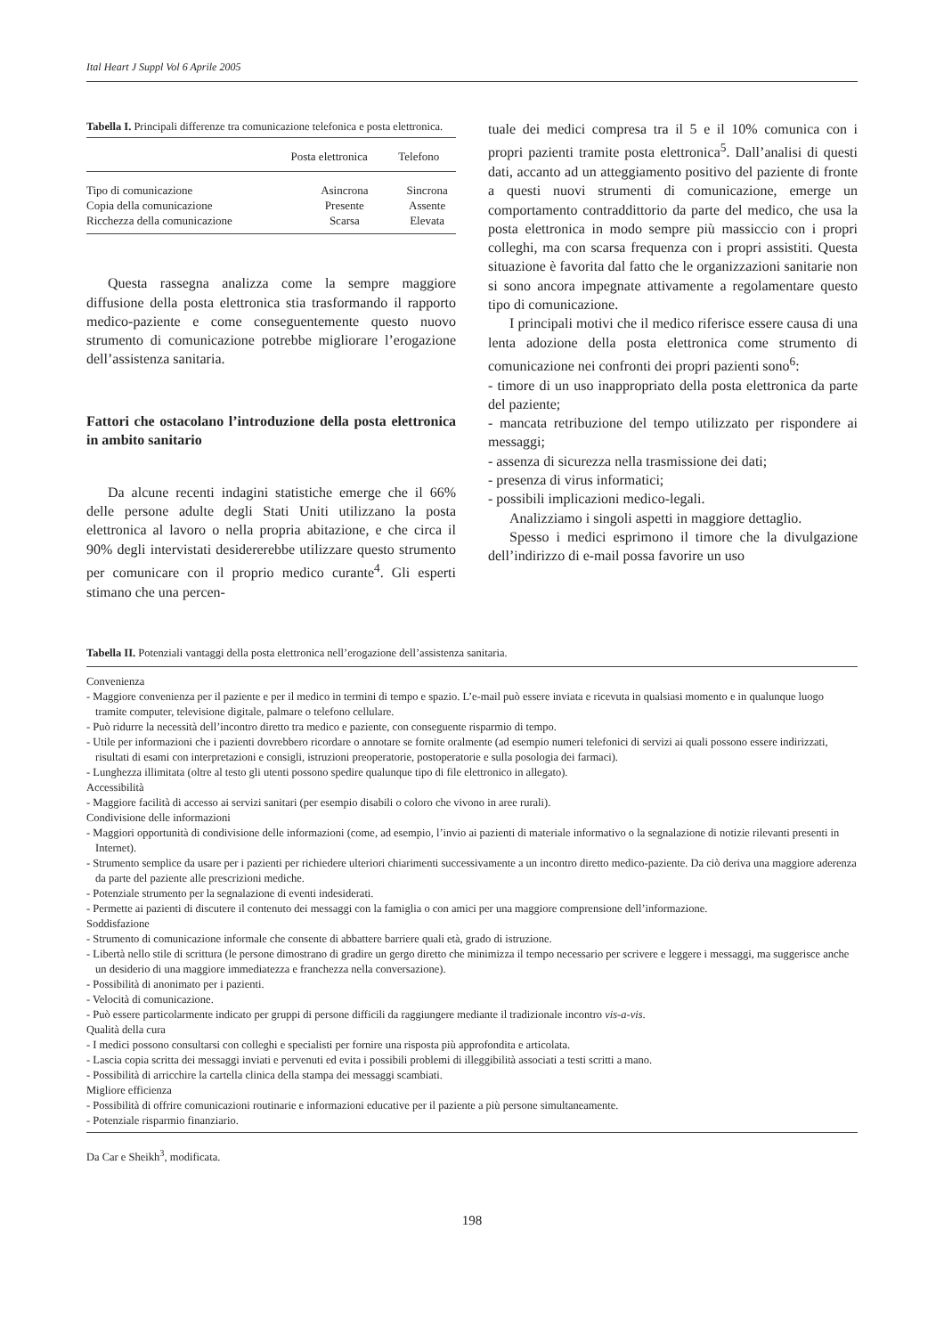Ital Heart J Suppl Vol 6 Aprile 2005
Tabella I. Principali differenze tra comunicazione telefonica e posta elettronica.
| | Posta elettronica | Telefono |
| --- | --- | --- |
| Tipo di comunicazione | Asincrona | Sincrona |
| Copia della comunicazione | Presente | Assente |
| Ricchezza della comunicazione | Scarsa | Elevata |
Questa rassegna analizza come la sempre maggiore diffusione della posta elettronica stia trasformando il rapporto medico-paziente e come conseguentemente questo nuovo strumento di comunicazione potrebbe migliorare l’erogazione dell’assistenza sanitaria.
Fattori che ostacolano l’introduzione della posta elettronica in ambito sanitario
Da alcune recenti indagini statistiche emerge che il 66% delle persone adulte degli Stati Uniti utilizzano la posta elettronica al lavoro o nella propria abitazione, e che circa il 90% degli intervistati desidererebbe utilizzare questo strumento per comunicare con il proprio medico curante<sup>4</sup>. Gli esperti stimano che una percen-
tuale dei medici compresa tra il 5 e il 10% comunica con i propri pazienti tramite posta elettronica<sup>5</sup>. Dall’analisi di questi dati, accanto ad un atteggiamento positivo del paziente di fronte a questi nuovi strumenti di comunicazione, emerge un comportamento contraddittorio da parte del medico, che usa la posta elettronica in modo sempre più massiccio con i propri colleghi, ma con scarsa frequenza con i propri assistiti. Questa situazione è favorita dal fatto che le organizzazioni sanitarie non si sono ancora impegnate attivamente a regolamentare questo tipo di comunicazione.
I principali motivi che il medico riferisce essere causa di una lenta adozione della posta elettronica come strumento di comunicazione nei confronti dei propri pazienti sono<sup>6</sup>:
- timore di un uso inappropriato della posta elettronica da parte del paziente;
- mancata retribuzione del tempo utilizzato per rispondere ai messaggi;
- assenza di sicurezza nella trasmissione dei dati;
- presenza di virus informatici;
- possibili implicazioni medico-legali.
Analizziamo i singoli aspetti in maggiore dettaglio.
Spesso i medici esprimono il timore che la divulgazione dell’indirizzo di e-mail possa favorire un uso
Tabella II. Potenziali vantaggi della posta elettronica nell’erogazione dell’assistenza sanitaria.
Convenienza
- Maggiore convenienza per il paziente e per il medico in termini di tempo e spazio. L’e-mail può essere inviata e ricevuta in qualsiasi momento e in qualunque luogo tramite computer, televisione digitale, palmare o telefono cellulare.
- Può ridurre la necessità dell’incontro diretto tra medico e paziente, con conseguente risparmio di tempo.
- Utile per informazioni che i pazienti dovrebbero ricordare o annotare se fornite oralmente (ad esempio numeri telefonici di servizi ai quali possono essere indirizzati, risultati di esami con interpretazioni e consigli, istruzioni preoperatorie, postoperatorie e sulla posologia dei farmaci).
- Lunghezza illimitata (oltre al testo gli utenti possono spedire qualunque tipo di file elettronico in allegato).
Accessibilità
- Maggiore facilità di accesso ai servizi sanitari (per esempio disabili o coloro che vivono in aree rurali).
Condivisione delle informazioni
- Maggiori opportunità di condivisione delle informazioni (come, ad esempio, l’invio ai pazienti di materiale informativo o la segnalazione di notizie rilevanti presenti in Internet).
- Strumento semplice da usare per i pazienti per richiedere ulteriori chiarimenti successivamente a un incontro diretto medico-paziente. Da ciò deriva una maggiore aderenza da parte del paziente alle prescrizioni mediche.
- Potenziale strumento per la segnalazione di eventi indesiderati.
- Permette ai pazienti di discutere il contenuto dei messaggi con la famiglia o con amici per una maggiore comprensione dell’informazione.
Soddisfazione
- Strumento di comunicazione informale che consente di abbattere barriere quali età, grado di istruzione.
- Libertà nello stile di scrittura (le persone dimostrano di gradire un gergo diretto che minimizza il tempo necessario per scrivere e leggere i messaggi, ma suggerisce anche un desiderio di una maggiore immediatezza e franchezza nella conversazione).
- Possibilità di anonimato per i pazienti.
- Velocità di comunicazione.
- Può essere particolarmente indicato per gruppi di persone difficili da raggiungere mediante il tradizionale incontro vis-a-vis.
Qualità della cura
- I medici possono consultarsi con colleghi e specialisti per fornire una risposta più approfondita e articolata.
- Lascia copia scritta dei messaggi inviati e pervenuti ed evita i possibili problemi di illeggibilità associati a testi scritti a mano.
- Possibilità di arricchire la cartella clinica della stampa dei messaggi scambiati.
Migliore efficienza
- Possibilità di offrire comunicazioni routinarie e informazioni educative per il paziente a più persone simultaneamente.
- Potenziale risparmio finanziario.
Da Car e Sheikh<sup>3</sup>, modificata.
198